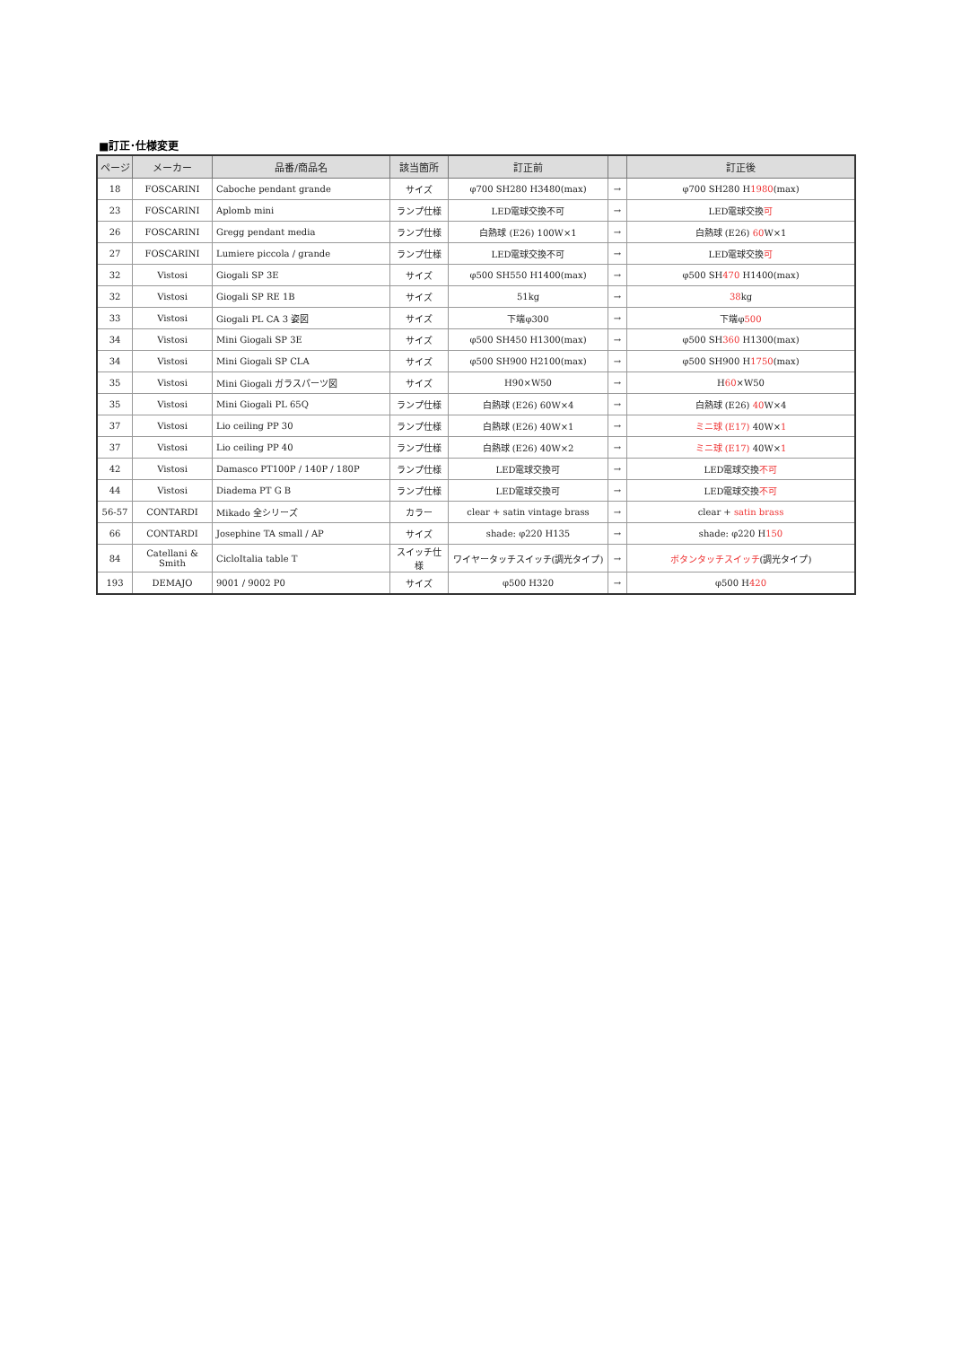■訂正･仕様変更
| ページ | メーカー | 品番/商品名 | 該当箇所 | 訂正前 | | 訂正後 |
| --- | --- | --- | --- | --- | --- | --- |
| 18 | FOSCARINI | Caboche pendant grande | サイズ | φ700 SH280 H3480(max) | → | φ700 SH280 H 1980 (max) |
| 23 | FOSCARINI | Aplomb mini | ランプ仕様 | LED電球交換不可 | → | LED電球交換 可 |
| 26 | FOSCARINI | Gregg pendant media | ランプ仕様 | 白熱球 (E26) 100W×1 | → | 白熱球 (E26) 60 W×1 |
| 27 | FOSCARINI | Lumiere piccola / grande | ランプ仕様 | LED電球交換不可 | → | LED電球交換 可 |
| 32 | Vistosi | Giogali SP 3E | サイズ | φ500 SH550 H1400(max) | → | φ500 SH 470 H1400(max) |
| 32 | Vistosi | Giogali SP RE 1B | サイズ | 51kg | → | 38 kg |
| 33 | Vistosi | Giogali PL CA 3 姿図 | サイズ | 下端φ300 | → | 下端φ 500 |
| 34 | Vistosi | Mini Giogali SP 3E | サイズ | φ500 SH450 H1300(max) | → | φ500 SH 360 H1300(max) |
| 34 | Vistosi | Mini Giogali SP CLA | サイズ | φ500 SH900 H2100(max) | → | φ500 SH900 H 1750 (max) |
| 35 | Vistosi | Mini Giogali ガラスパーツ図 | サイズ | H90×W50 | → | H 60 ×W50 |
| 35 | Vistosi | Mini Giogali PL 65Q | ランプ仕様 | 白熱球 (E26) 60W×4 | → | 白熱球 (E26) 40 W×4 |
| 37 | Vistosi | Lio ceiling PP 30 | ランプ仕様 | 白熱球 (E26) 40W×1 | → | ミニ球 (E17) 40W× 1 |
| 37 | Vistosi | Lio ceiling PP 40 | ランプ仕様 | 白熱球 (E26) 40W×2 | → | ミニ球 (E17) 40W× 1 |
| 42 | Vistosi | Damasco PT100P / 140P / 180P | ランプ仕様 | LED電球交換可 | → | LED電球交換 不可 |
| 44 | Vistosi | Diadema PT G B | ランプ仕様 | LED電球交換可 | → | LED電球交換 不可 |
| 56-57 | CONTARDI | Mikado 全シリーズ | カラー | clear + satin vintage brass | → | clear + satin brass |
| 66 | CONTARDI | Josephine TA small / AP | サイズ | shade: φ220 H135 | → | shade: φ220 H 150 |
| 84 | Catellani & Smith | CicloItalia table T | スイッチ仕様 | ワイヤータッチスイッチ(調光タイプ) | → | ボタンタッチスイッチ (調光タイプ) |
| 193 | DEMAJO | 9001 / 9002 P0 | サイズ | φ500 H320 | → | φ500 H 420 |